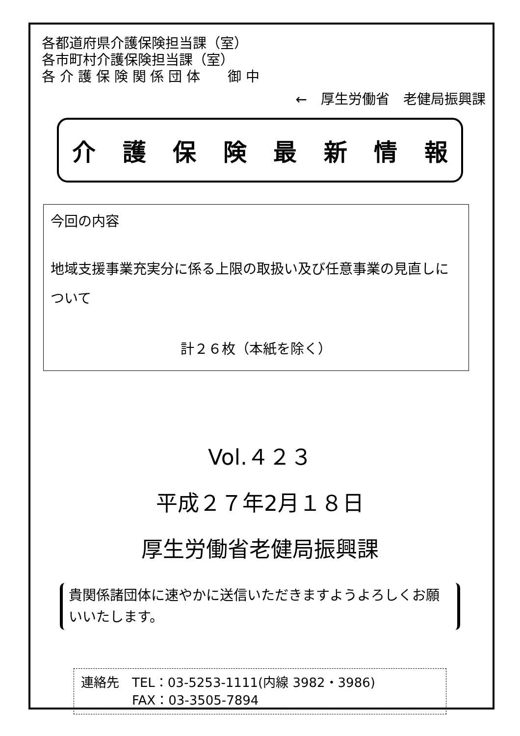各都道府県介護保険担当課（室）
各市町村介護保険担当課（室）
各 介 護 保 険 関 係 団 体　　御 中
←　厚生労働省　老健局振興課
介護保険最新情報
今回の内容
地域支援事業充実分に係る上限の取扱い及び任意事業の見直しについて
計２６枚（本紙を除く）
Vol.４２３
平成２７年2月１８日
厚生労働省老健局振興課
貴関係諸団体に速やかに送信いただきますようよろしくお願いいたします。
連絡先　TEL：03-5253-1111(内線 3982・3986)
　　　　FAX：03-3505-7894